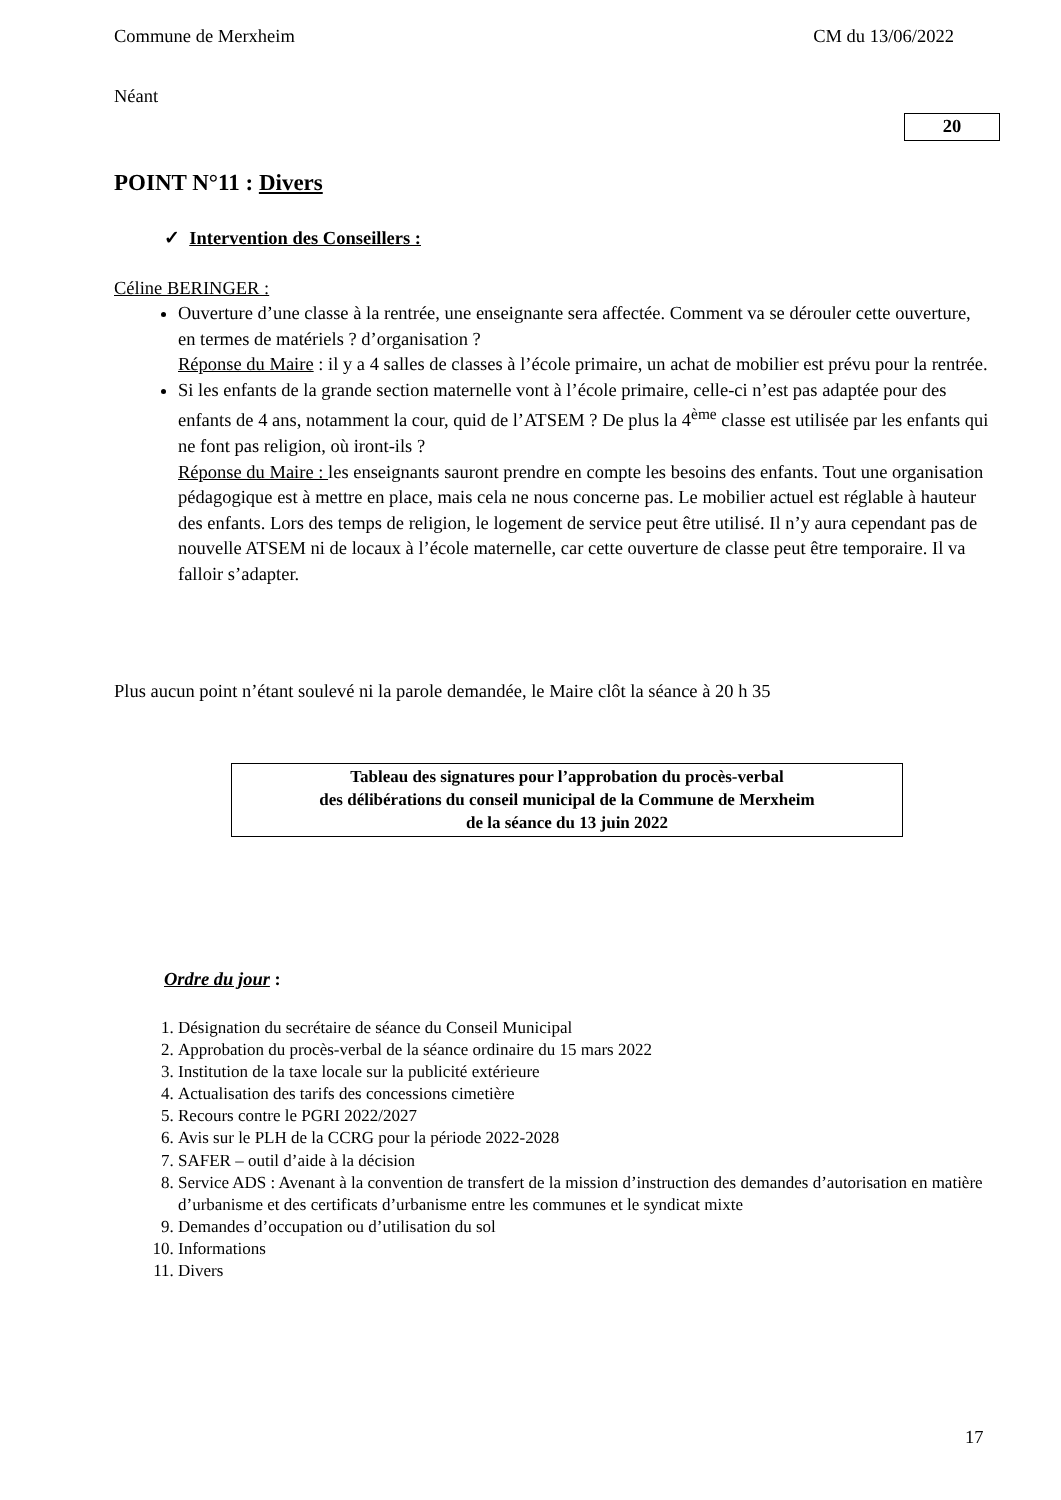Commune de Merxheim CM du 13/06/2022
Néant
20
POINT N°11 : Divers
✓ Intervention des Conseillers :
Céline BERINGER :
Ouverture d’une classe à la rentrée, une enseignante sera affectée. Comment va se dérouler cette ouverture, en termes de matériels ? d’organisation ?
Réponse du Maire : il y a 4 salles de classes à l’école primaire, un achat de mobilier est prévu pour la rentrée.
Si les enfants de la grande section maternelle vont à l’école primaire, celle-ci n’est pas adaptée pour des enfants de 4 ans, notamment la cour, quid de l’ATSEM ? De plus la 4<sup>ème</sup> classe est utilisée par les enfants qui ne font pas religion, où iront-ils ?
Réponse du Maire : les enseignants sauront prendre en compte les besoins des enfants. Tout une organisation pédagogique est à mettre en place, mais cela ne nous concerne pas. Le mobilier actuel est réglable à hauteur des enfants. Lors des temps de religion, le logement de service peut être utilisé. Il n’y aura cependant pas de nouvelle ATSEM ni de locaux à l’école maternelle, car cette ouverture de classe peut être temporaire. Il va falloir s’adapter.
Plus aucun point n’étant soulevé ni la parole demandée, le Maire clôt la séance à 20 h 35
Tableau des signatures pour l’approbation du procès-verbal
des délibérations du conseil municipal de la Commune de Merxheim
de la séance du 13 juin 2022
Ordre du jour :
1. Désignation du secrétaire de séance du Conseil Municipal
2. Approbation du procès-verbal de la séance ordinaire du 15 mars 2022
3. Institution de la taxe locale sur la publicité extérieure
4. Actualisation des tarifs des concessions cimetière
5. Recours contre le PGRI 2022/2027
6. Avis sur le PLH de la CCRG pour la période 2022-2028
7. SAFER – outil d’aide à la décision
8. Service ADS : Avenant à la convention de transfert de la mission d’instruction des demandes d’autorisation en matière d’urbanisme et des certificats d’urbanisme entre les communes et le syndicat mixte
9. Demandes d’occupation ou d’utilisation du sol
10. Informations
11. Divers
17